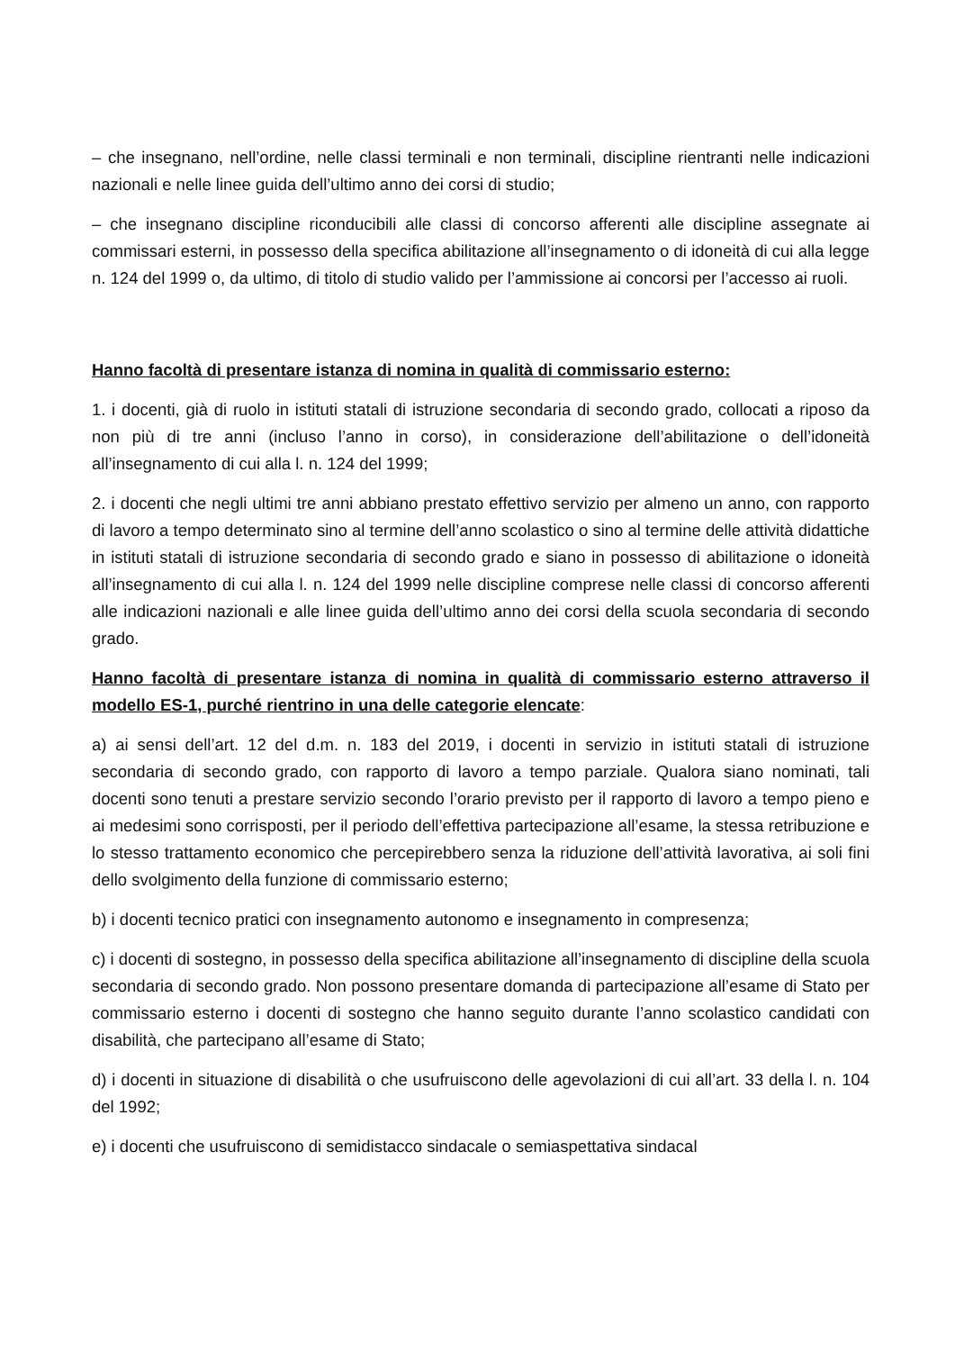– che insegnano, nell’ordine, nelle classi terminali e non terminali, discipline rientranti nelle indicazioni nazionali e nelle linee guida dell’ultimo anno dei corsi di studio;
– che insegnano discipline riconducibili alle classi di concorso afferenti alle discipline assegnate ai commissari esterni, in possesso della specifica abilitazione all’insegnamento o di idoneità di cui alla legge n. 124 del 1999 o, da ultimo, di titolo di studio valido per l’ammissione ai concorsi per l’accesso ai ruoli.
Hanno facoltà di presentare istanza di nomina in qualità di commissario esterno:
1. i docenti, già di ruolo in istituti statali di istruzione secondaria di secondo grado, collocati a riposo da non più di tre anni (incluso l’anno in corso), in considerazione dell’abilitazione o dell’idoneità all’insegnamento di cui alla l. n. 124 del 1999;
2. i docenti che negli ultimi tre anni abbiano prestato effettivo servizio per almeno un anno, con rapporto di lavoro a tempo determinato sino al termine dell’anno scolastico o sino al termine delle attività didattiche in istituti statali di istruzione secondaria di secondo grado e siano in possesso di abilitazione o idoneità all’insegnamento di cui alla l. n. 124 del 1999 nelle discipline comprese nelle classi di concorso afferenti alle indicazioni nazionali e alle linee guida dell’ultimo anno dei corsi della scuola secondaria di secondo grado.
Hanno facoltà di presentare istanza di nomina in qualità di commissario esterno attraverso il modello ES-1, purché rientrino in una delle categorie elencate:
a) ai sensi dell’art. 12 del d.m. n. 183 del 2019, i docenti in servizio in istituti statali di istruzione secondaria di secondo grado, con rapporto di lavoro a tempo parziale. Qualora siano nominati, tali docenti sono tenuti a prestare servizio secondo l’orario previsto per il rapporto di lavoro a tempo pieno e ai medesimi sono corrisposti, per il periodo dell’effettiva partecipazione all’esame, la stessa retribuzione e lo stesso trattamento economico che percepirebbero senza la riduzione dell’attività lavorativa, ai soli fini dello svolgimento della funzione di commissario esterno;
b) i docenti tecnico pratici con insegnamento autonomo e insegnamento in compresenza;
c) i docenti di sostegno, in possesso della specifica abilitazione all’insegnamento di discipline della scuola secondaria di secondo grado. Non possono presentare domanda di partecipazione all’esame di Stato per commissario esterno i docenti di sostegno che hanno seguito durante l’anno scolastico candidati con disabilità, che partecipano all’esame di Stato;
d) i docenti in situazione di disabilità o che usufruiscono delle agevolazioni di cui all’art. 33 della l. n. 104 del 1992;
e) i docenti che usufruiscono di semidistacco sindacale o semiaspettativa sindacal